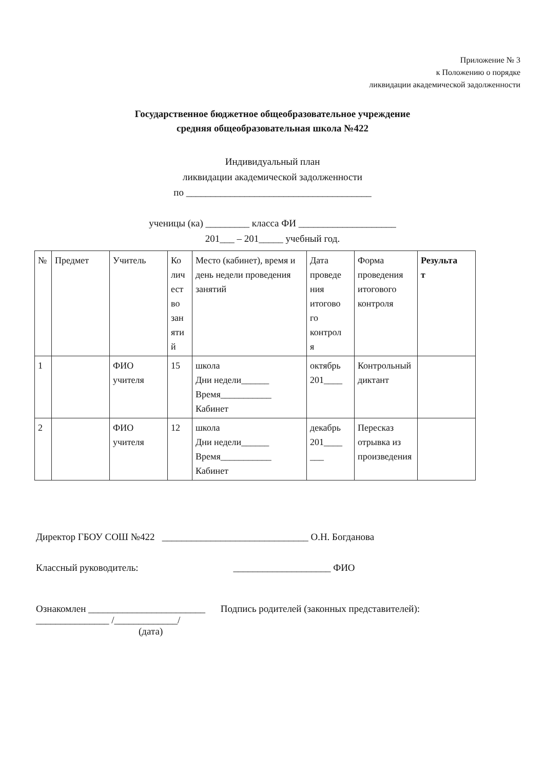Приложение № 3
к Положению о порядке
ликвидации академической задолженности
Государственное бюджетное общеобразовательное учреждение
средняя общеобразовательная школа №422
Индивидуальный план
ликвидации академической задолженности
по ______________________________________
ученицы (ка) _________ класса ФИ ____________________
201___ – 201_____ учебный год.
| № | Предмет | Учитель | Ко лич ест во зан яти й | Место (кабинет), время и день недели проведения занятий | Дата проведе ния итогово го контрол я | Форма проведения итогового контроля | Результа т |
| --- | --- | --- | --- | --- | --- | --- | --- |
| 1 | | ФИО учителя | 15 | школа Дни недели______ Время___________ Кабинет | октябрь 201____ | Контрольный диктант | |
| 2 | | ФИО учителя | 12 | школа Дни недели______ Время___________ Кабинет | декабрь 201____ ___ | Пересказ отрывка из произведения | |
Директор ГБОУ СОШ №422 ______________________________ О.Н. Богданова
Классный руководитель: ____________________ ФИО
Ознакомлен ________________________ Подпись родителей (законных представителей):
_______________ /_____________/
(дата)